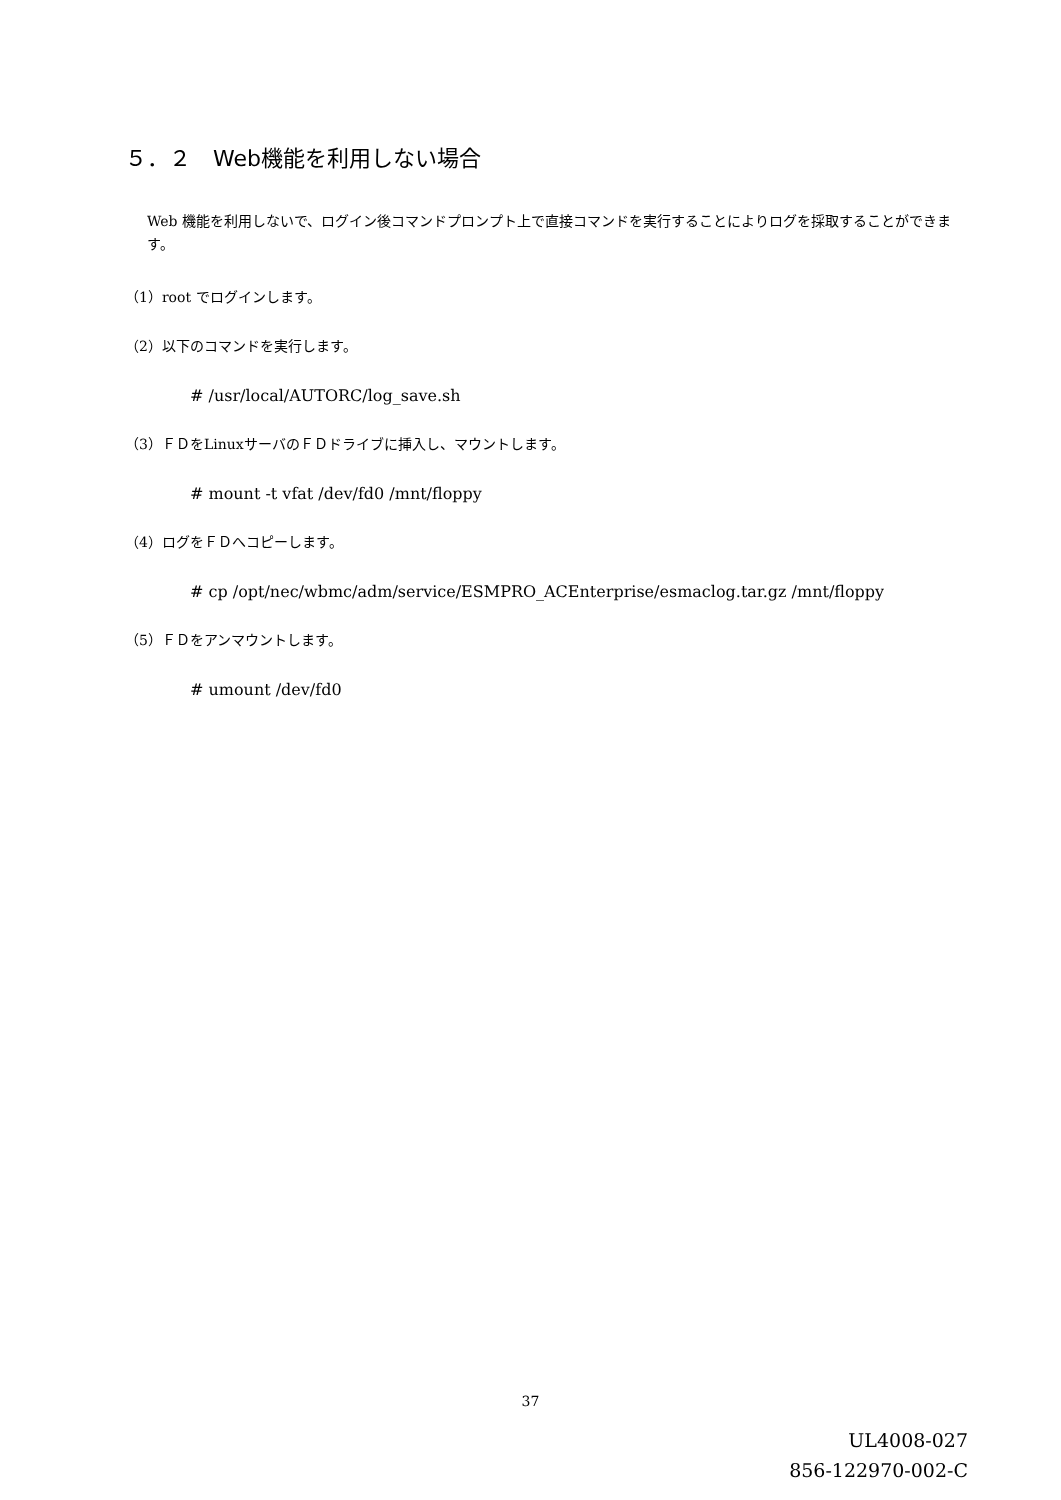５．２　Web機能を利用しない場合
Web 機能を利用しないで、ログイン後コマンドプロンプト上で直接コマンドを実行することによりログを採取することができます。
（1）root でログインします。
（2）以下のコマンドを実行します。
# /usr/local/AUTORC/log_save.sh
（3）ＦＤをLinuxサーバのＦＤドライブに挿入し、マウントします。
# mount -t vfat /dev/fd0 /mnt/floppy
（4）ログをＦＤへコピーします。
# cp /opt/nec/wbmc/adm/service/ESMPRO_ACEnterprise/esmaclog.tar.gz /mnt/floppy
（5）ＦＤをアンマウントします。
# umount /dev/fd0
37
UL4008-027
856-122970-002-C